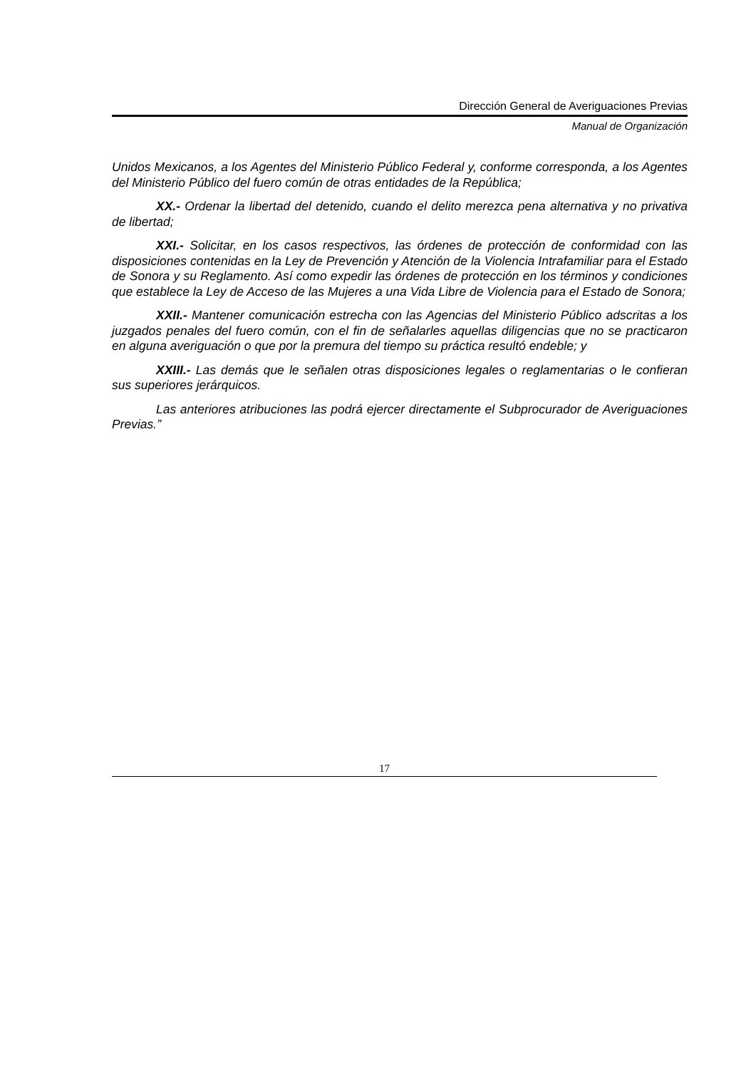Dirección General de Averiguaciones Previas
Manual de Organización
Unidos Mexicanos, a los Agentes del Ministerio Público Federal y, conforme corresponda, a los Agentes del Ministerio Público del fuero común de otras entidades de la República;
XX.- Ordenar la libertad del detenido, cuando el delito merezca pena alternativa y no privativa de libertad;
XXI.- Solicitar, en los casos respectivos, las órdenes de protección de conformidad con las disposiciones contenidas en la Ley de Prevención y Atención de la Violencia Intrafamiliar para el Estado de Sonora y su Reglamento. Así como expedir las órdenes de protección en los términos y condiciones que establece la Ley de Acceso de las Mujeres a una Vida Libre de Violencia para el Estado de Sonora;
XXII.- Mantener comunicación estrecha con las Agencias del Ministerio Público adscritas a los juzgados penales del fuero común, con el fin de señalarles aquellas diligencias que no se practicaron en alguna averiguación o que por la premura del tiempo su práctica resultó endeble; y
XXIII.- Las demás que le señalen otras disposiciones legales o reglamentarias o le confieran sus superiores jerárquicos.
Las anteriores atribuciones las podrá ejercer directamente el Subprocurador de Averiguaciones Previas.”
17